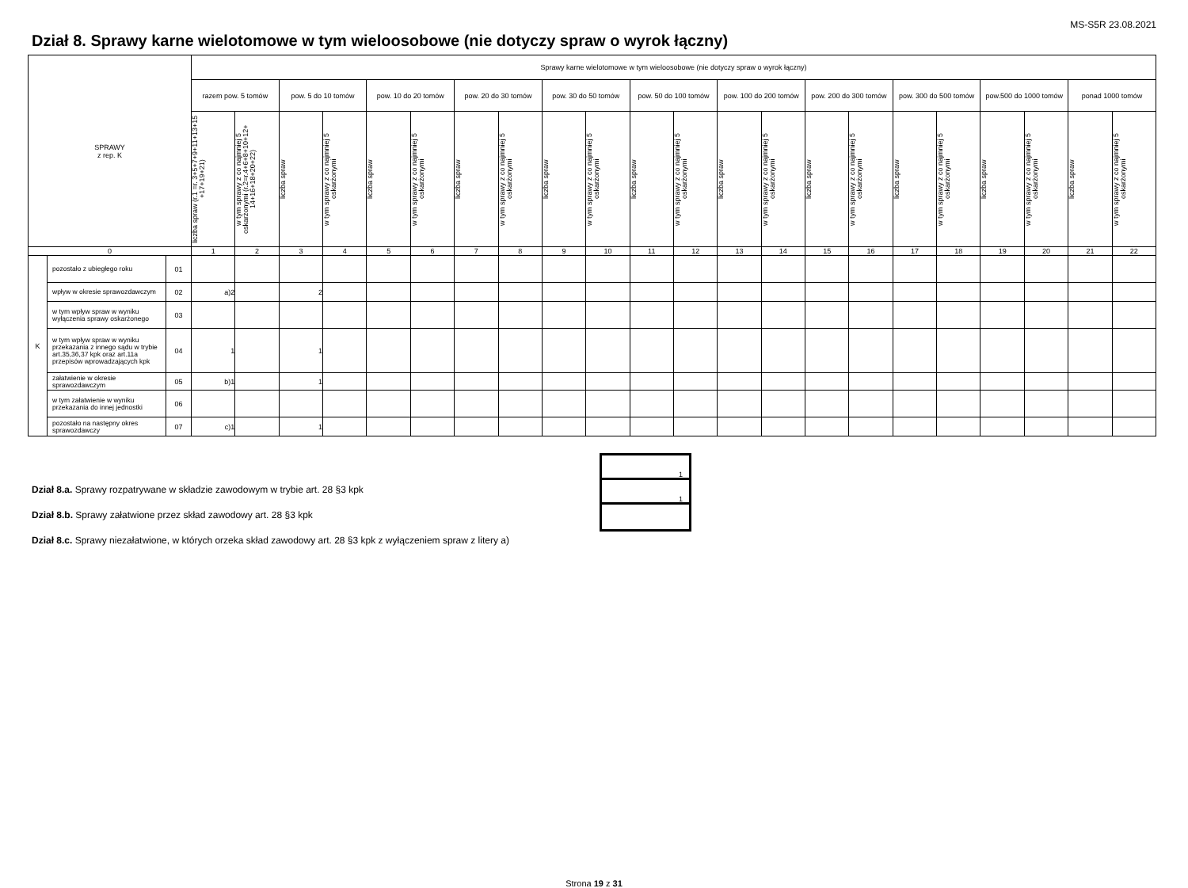MS-S5R 23.08.2021
Dział 8. Sprawy karne wielotomowe w tym wieloosobowe (nie dotyczy spraw o wyrok łączny)
| SPRAWY z rep. K | | | Sprawy karne wielotomowe w tym wieloosobowe (nie dotyczy spraw o wyrok łączny) | | | | | | | | | | | | | | | | | | | | | |
| --- | --- | --- | --- | --- | --- | --- | --- | --- | --- | --- | --- | --- | --- | --- | --- | --- | --- | --- | --- | --- | --- | --- | --- | --- |
| | | | razem pow. 5 tomów | | pow. 5 do 10 tomów | | pow. 10 do 20 tomów | | pow. 20 do 30 tomów | | pow. 30 do 50 tomów | | pow. 50 do 100 tomów | | pow. 100 do 200 tomów | | pow. 200 do 300 tomów | | pow. 300 do 500 tomów | | pow.500 do 1000 tomów | | ponad 1000 tomów | |
| | | | liczba spraw (r.1 =r. 3+5+7+9+11+13+15 +17+19+21) | w tym sprawy z co najmniej 5 oskarżonymi (r.2=r.4+6+8+10+12+ 14+16+18+20+22) | liczba spraw | w tym sprawy z co najmniej 5 oskarżonymi | liczba spraw | w tym sprawy z co najmniej 5 oskarżonymi | liczba spraw | w tym sprawy z co najmniej 5 oskarżonymi | liczba spraw | w tym sprawy z co najmniej 5 oskarżonymi | liczba spraw | w tym sprawy z co najmniej 5 oskarżonymi | liczba spraw | w tym sprawy z co najmniej 5 oskarżonymi | liczba spraw | w tym sprawy z co najmniej 5 oskarżonymi | liczba spraw | w tym sprawy z co najmniej 5 oskarżonymi | liczba spraw | w tym sprawy z co najmniej 5 oskarżonymi | liczba spraw | w tym sprawy z co najmniej 5 oskarżonymi |
| 0 | | | 1 | 2 | 3 | 4 | 5 | 6 | 7 | 8 | 9 | 10 | 11 | 12 | 13 | 14 | 15 | 16 | 17 | 18 | 19 | 20 | 21 | 22 |
| K | pozostało z ubiegłego roku | 01 | | | | | | | | | | | | | | | | | | | | | | |
| | wpływ w okresie sprawozdawczym | 02 | a)2 | | 2 | | | | | | | | | | | | | | | | | | | |
| | w tym wpływ spraw w wyniku wyłączenia sprawy oskarżonego | 03 | | | | | | | | | | | | | | | | | | | | | | |
| | w tym wpływ spraw w wyniku przekazania z innego sądu w trybie art.35,36,37 kpk oraz art.11a przepisów wprowadzających kpk | 04 | 1 | | 1 | | | | | | | | | | | | | | | | | | | |
| | załatwienie w okresie sprawozdawczym | 05 | b)1 | | 1 | | | | | | | | | | | | | | | | | | | |
| | w tym załatwienie w wyniku przekazania do innej jednostki | 06 | | | | | | | | | | | | | | | | | | | | | | |
| | pozostało na następny okres sprawozdawczy | 07 | c)1 | | 1 | | | | | | | | | | | | | | | | | | | |
Dział 8.a. Sprawy rozpatrywane w składzie zawodowym w trybie art. 28 §3 kpk
Dział 8.b. Sprawy załatwione przez skład zawodowy art. 28 §3 kpk
Dział 8.c. Sprawy niezałatwione, w których orzeka skład zawodowy art. 28 §3 kpk z wyłączeniem spraw z litery a)
1
1
Strona 19 z 31